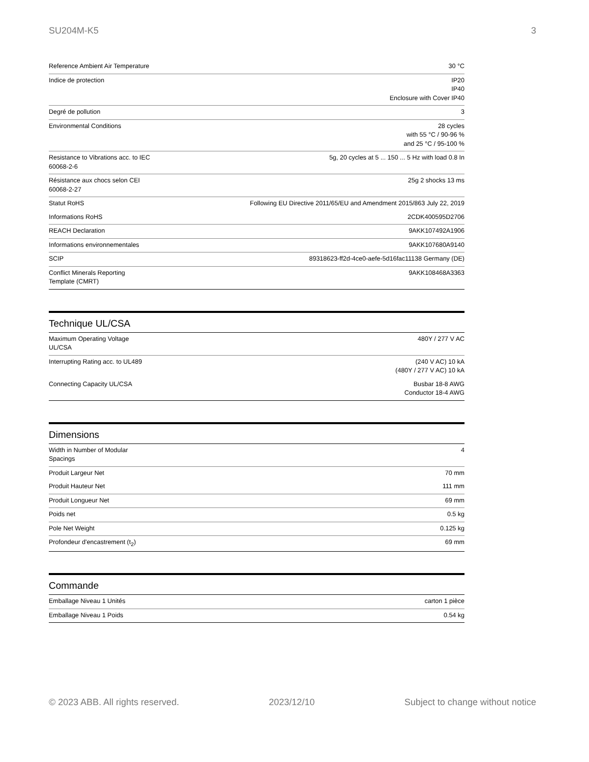SU204M-K5 3
| Reference Ambient Air Temperature | 30 °C |
| Indice de protection | IP20 IP40 Enclosure with Cover IP40 |
| Degré de pollution | 3 |
| Environmental Conditions | 28 cycles with 55 °C / 90-96 % and 25 °C / 95-100 % |
| Resistance to Vibrations acc. to IEC 60068-2-6 | 5g, 20 cycles at 5 ... 150 ... 5 Hz with load 0.8 In |
| Résistance aux chocs selon CEI 60068-2-27 | 25g 2 shocks 13 ms |
| Statut RoHS | Following EU Directive 2011/65/EU and Amendment 2015/863 July 22, 2019 |
| Informations RoHS | 2CDK400595D2706 |
| REACH Declaration | 9AKK107492A1906 |
| Informations environnementales | 9AKK107680A9140 |
| SCIP | 89318623-ff2d-4ce0-aefe-5d16fac11138 Germany (DE) |
| Conflict Minerals Reporting Template (CMRT) | 9AKK108468A3363 |
Technique UL/CSA
| Maximum Operating Voltage UL/CSA | 480Y / 277 V AC |
| Interrupting Rating acc. to UL489 | (240 V AC) 10 kA (480Y / 277 V AC) 10 kA |
| Connecting Capacity UL/CSA | Busbar 18-8 AWG Conductor 18-4 AWG |
Dimensions
| Width in Number of Modular Spacings | 4 |
| Produit Largeur Net | 70 mm |
| Produit Hauteur Net | 111 mm |
| Produit Longueur Net | 69 mm |
| Poids net | 0.5 kg |
| Pole Net Weight | 0.125 kg |
| Profondeur d'encastrement (t<sub>2</sub>) | 69 mm |
Commande
| Emballage Niveau 1 Unités | carton 1 pièce |
| Emballage Niveau 1 Poids | 0.54 kg |
© 2023 ABB. All rights reserved. 2023/12/10 Subject to change without notice